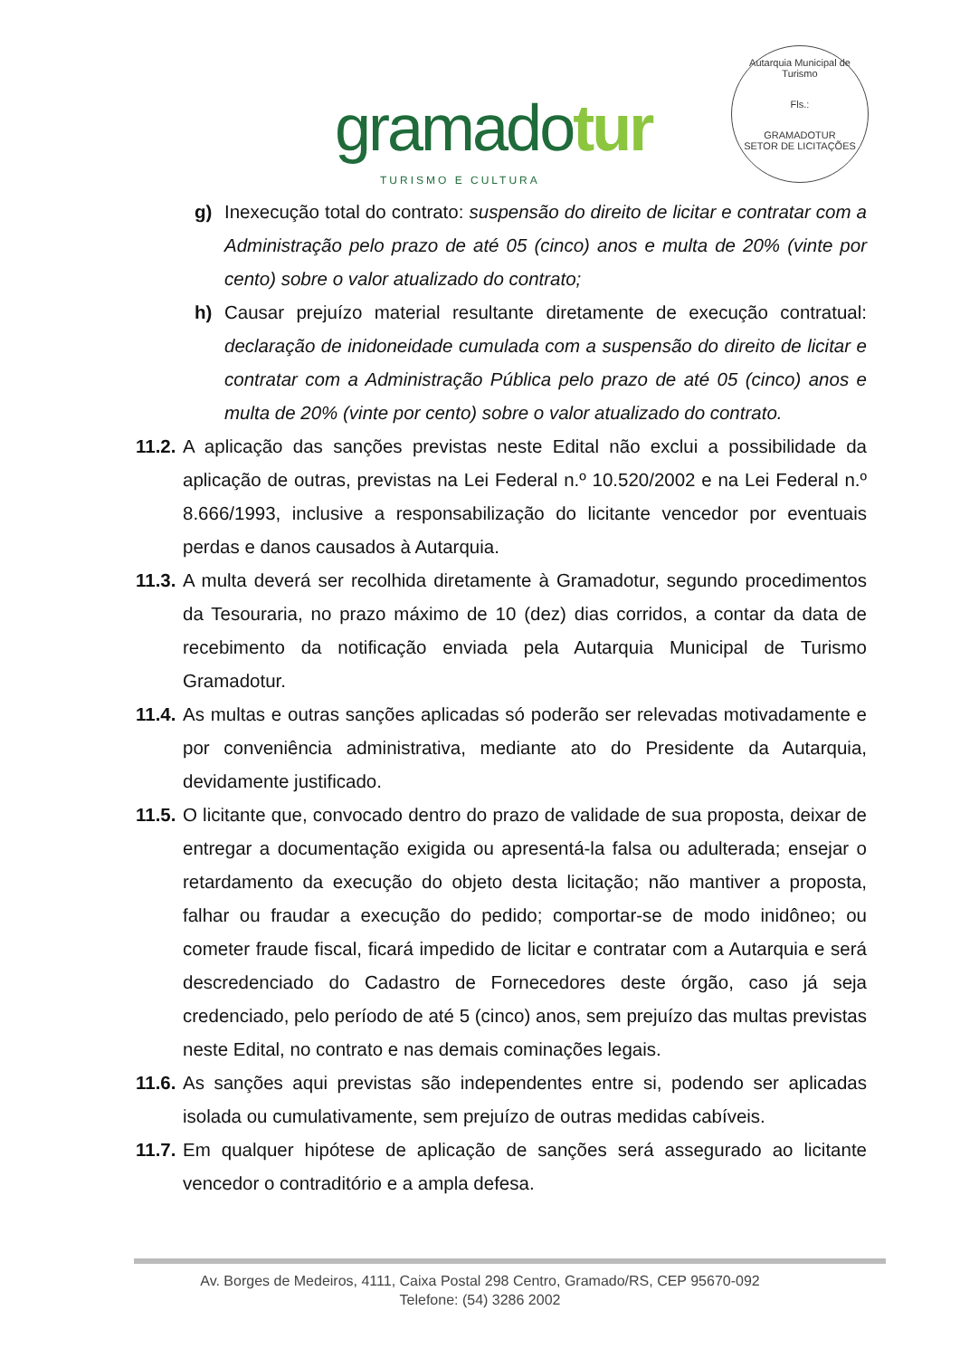gramadotur
TURISMO E CULTURA
Autarquia Municipal de Turismo
Fls.:
GRAMADOTUR
SETOR DE LICITAÇÕES
g) Inexecução total do contrato: suspensão do direito de licitar e contratar com a Administração pelo prazo de até 05 (cinco) anos e multa de 20% (vinte por cento) sobre o valor atualizado do contrato;
h) Causar prejuízo material resultante diretamente de execução contratual: declaração de inidoneidade cumulada com a suspensão do direito de licitar e contratar com a Administração Pública pelo prazo de até 05 (cinco) anos e multa de 20% (vinte por cento) sobre o valor atualizado do contrato.
11.2.
A aplicação das sanções previstas neste Edital não exclui a possibilidade da aplicação de outras, previstas na Lei Federal n.º 10.520/2002 e na Lei Federal n.º 8.666/1993, inclusive a responsabilização do licitante vencedor por eventuais perdas e danos causados à Autarquia.
11.3.
A multa deverá ser recolhida diretamente à Gramadotur, segundo procedimentos da Tesouraria, no prazo máximo de 10 (dez) dias corridos, a contar da data de recebimento da notificação enviada pela Autarquia Municipal de Turismo Gramadotur.
11.4.
As multas e outras sanções aplicadas só poderão ser relevadas motivadamente e por conveniência administrativa, mediante ato do Presidente da Autarquia, devidamente justificado.
11.5.
O licitante que, convocado dentro do prazo de validade de sua proposta, deixar de entregar a documentação exigida ou apresentá-la falsa ou adulterada; ensejar o retardamento da execução do objeto desta licitação; não mantiver a proposta, falhar ou fraudar a execução do pedido; comportar-se de modo inidôneo; ou cometer fraude fiscal, ficará impedido de licitar e contratar com a Autarquia e será descredenciado do Cadastro de Fornecedores deste órgão, caso já seja credenciado, pelo período de até 5 (cinco) anos, sem prejuízo das multas previstas neste Edital, no contrato e nas demais cominações legais.
11.6.
As sanções aqui previstas são independentes entre si, podendo ser aplicadas isolada ou cumulativamente, sem prejuízo de outras medidas cabíveis.
11.7.
Em qualquer hipótese de aplicação de sanções será assegurado ao licitante vencedor o contraditório e a ampla defesa.
Av. Borges de Medeiros, 4111, Caixa Postal 298 Centro, Gramado/RS, CEP 95670-092
Telefone: (54) 3286 2002